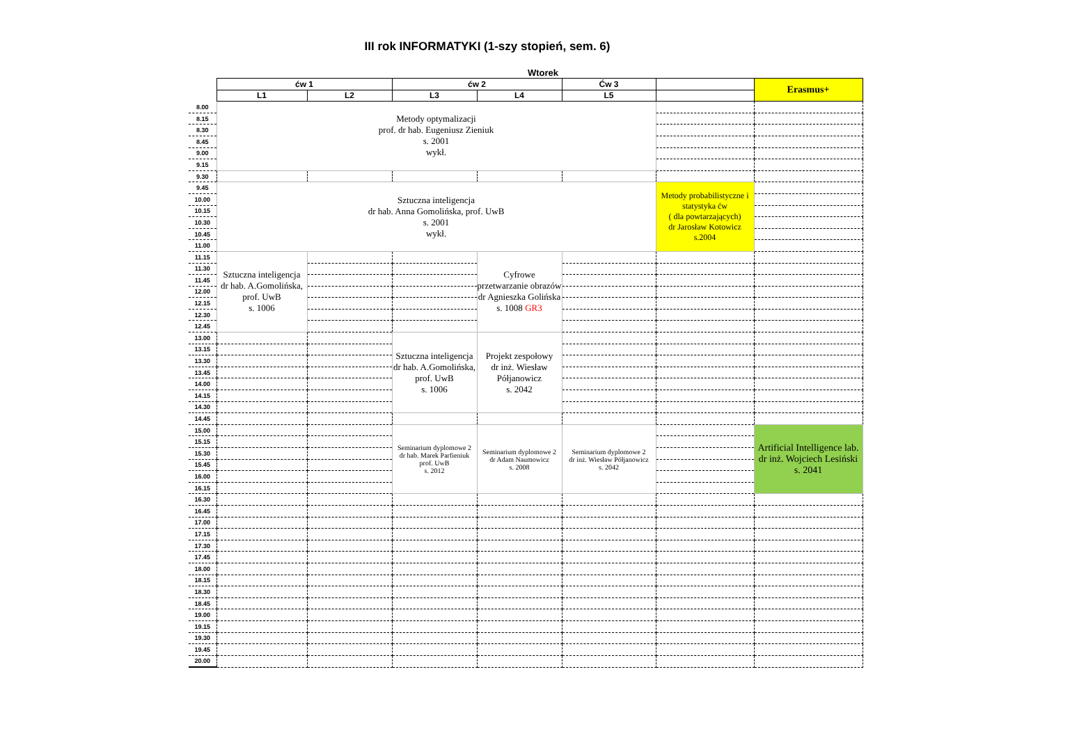III rok INFORMATYKI (1-szy stopień, sem. 6)
Wtorek
| | ćw 1 | | ćw 2 | | Ćw 3 | | Erasmus+ |
| | L1 | L2 | L3 | L4 | L5 | | |
| 8.00 | Metody optymalizacji prof. dr hab. Eugeniusz Zieniuk s. 2001 wykł. | | | | | | |
| 8.15 | | | | | | | |
| 8.30 | | | | | | | |
| 8.45 | | | | | | | |
| 9.00 | | | | | | | |
| 9.15 | | | | | | | |
| 9.30 | | | | | | | |
| 9.45 | Sztuczna inteligencja dr hab. Anna Gomolińska, prof. UwB s. 2001 wykł. | | | | | Metody probabilistyczne i statystyka ćw ( dla powtarzających) dr Jarosław Kotowicz s.2004 | |
| 10.00 | | | | | | | |
| 10.15 | | | | | | | |
| 10.30 | | | | | | | |
| 10.45 | | | | | | | |
| 11.00 | | | | | | | |
| 11.15 | Sztuczna inteligencja dr hab. A.Gomolińska, prof. UwB s. 1006 | | | Cyfrowe przetwarzanie obrazów dr Agnieszka Golińska s. 1008 GR3 | | | |
| 11.30 | | | | | | | |
| 11.45 | | | | | | | |
| 12.00 | | | | | | | |
| 12.15 | | | | | | | |
| 12.30 | | | | | | | |
| 12.45 | | | | | | | |
| 13.00 | | | Sztuczna inteligencja dr hab. A.Gomolińska, prof. UwB s. 1006 | Projekt zespołowy dr inż. Wiesław Półjanowicz s. 2042 | | | |
| 13.15 | | | | | | | |
| 13.30 | | | | | | | |
| 13.45 | | | | | | | |
| 14.00 | | | | | | | |
| 14.15 | | | | | | | |
| 14.30 | | | | | | | |
| 14.45 | | | | | | | |
| 15.00 | | | Seminarium dyplomowe 2 dr hab. Marek Parfieniuk prof. UwB s. 2012 | Seminarium dyplomowe 2 dr Adam Naumowicz s. 2008 | Seminarium dyplomowe 2 dr inż. Wiesław Półjanowicz s. 2042 | | Artificial Intelligence lab. dr inż. Wojciech Lesiński s. 2041 |
| 15.15 | | | | | | | |
| 15.30 | | | | | | | |
| 15.45 | | | | | | | |
| 16.00 | | | | | | | |
| 16.15 | | | | | | | |
| 16.30 | | | | | | | |
| 16.45 | | | | | | | |
| 17.00 | | | | | | | |
| 17.15 | | | | | | | |
| 17.30 | | | | | | | |
| 17.45 | | | | | | | |
| 18.00 | | | | | | | |
| 18.15 | | | | | | | |
| 18.30 | | | | | | | |
| 18.45 | | | | | | | |
| 19.00 | | | | | | | |
| 19.15 | | | | | | | |
| 19.30 | | | | | | | |
| 19.45 | | | | | | | |
| 20.00 | | | | | | | |